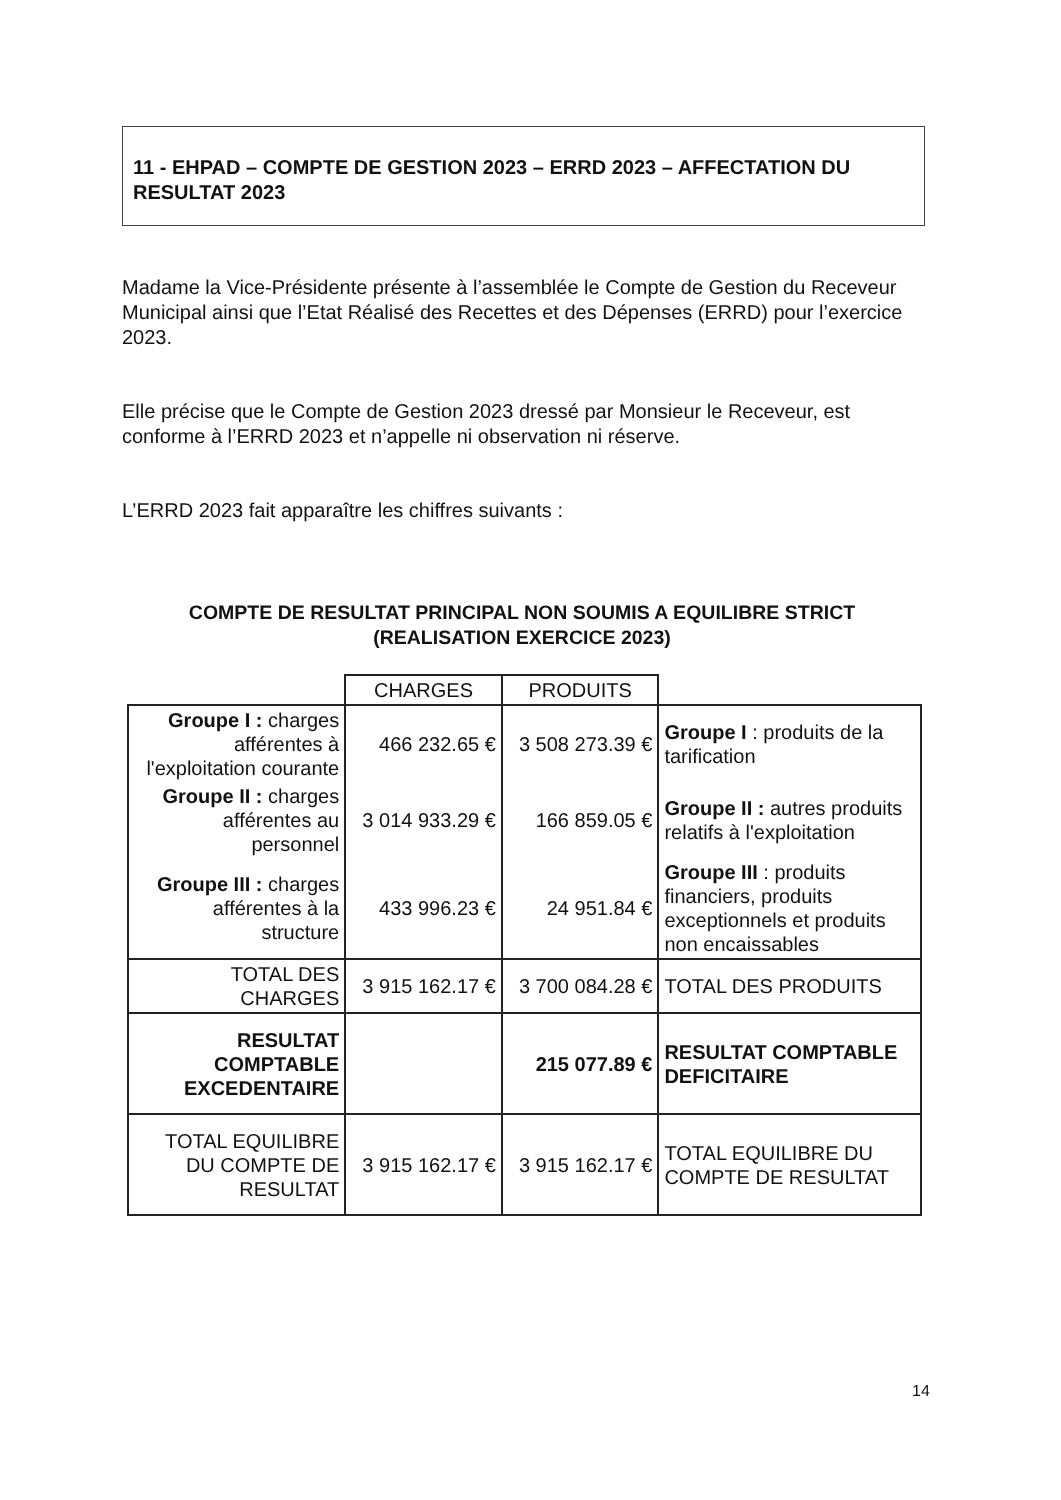11 - EHPAD – COMPTE DE GESTION 2023 – ERRD 2023 – AFFECTATION DU RESULTAT 2023
Madame la Vice-Présidente présente à l’assemblée le Compte de Gestion du Receveur Municipal ainsi que l’Etat Réalisé des Recettes et des Dépenses (ERRD) pour l’exercice 2023.
Elle précise que le Compte de Gestion 2023 dressé par Monsieur le Receveur, est conforme à l’ERRD 2023 et n’appelle ni observation ni réserve.
L’ERRD 2023 fait apparaître les chiffres suivants :
COMPTE DE RESULTAT PRINCIPAL NON SOUMIS A EQUILIBRE STRICT
(REALISATION EXERCICE 2023)
| | CHARGES | PRODUITS | |
| Groupe I : charges afférentes à l'exploitation courante | 466 232.65 € | 3 508 273.39 € | Groupe I : produits de la tarification |
| Groupe II : charges afférentes au personnel | 3 014 933.29 € | 166 859.05 € | Groupe II : autres produits relatifs à l'exploitation |
| Groupe III : charges afférentes à la structure | 433 996.23 € | 24 951.84 € | Groupe III : produits financiers, produits exceptionnels et produits non encaissables |
| TOTAL DES CHARGES | 3 915 162.17 € | 3 700 084.28 € | TOTAL DES PRODUITS |
| RESULTAT COMPTABLE EXCEDENTAIRE | | 215 077.89 € | RESULTAT COMPTABLE DEFICITAIRE |
| TOTAL EQUILIBRE DU COMPTE DE RESULTAT | 3 915 162.17 € | 3 915 162.17 € | TOTAL EQUILIBRE DU COMPTE DE RESULTAT |
14